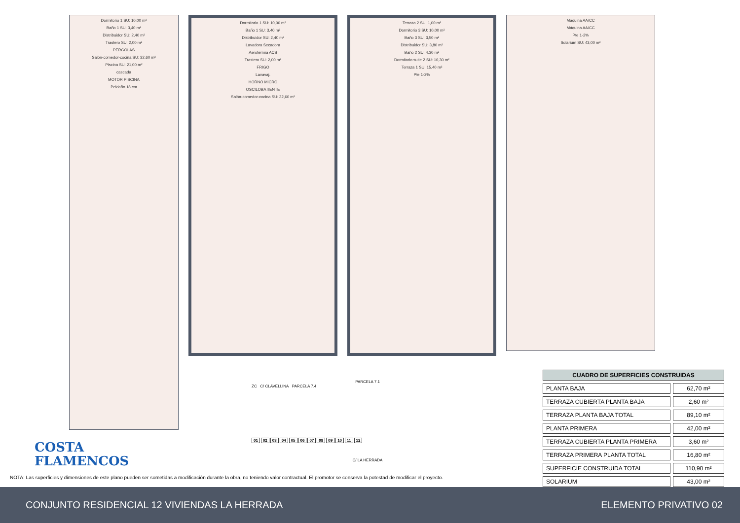Dormitorio 1 SU: 10,00 m²
Baño 1 SU: 3,40 m²
Distribuidor SU: 2,40 m²
Trastero SU: 2,00 m²
PERGOLAS
Salón-comedor-cocina SU: 32,60 m²
Piscina SU: 21,00 m²
cascada
MOTOR PISCINA
Peldaño 18 cm
Dormitorio 1 SU: 10,00 m²
Baño 1 SU: 3,40 m²
Distribuidor SU: 2,40 m²
Lavadora Secadora
Aerotermia ACS
Trastero SU: 2,00 m²
FRIGO
Lavavaj.
HORNO MICRO
OSCILOBATIENTE
Salón-comedor-cocina SU: 32,60 m²
Terraza 2 SU: 1,00 m²
Dormitorio 3 SU: 10,00 m²
Baño 3 SU: 3,50 m²
Distribuidor SU: 3,80 m²
Baño 2 SU: 4,30 m²
Dormitorio suite 2 SU: 10,30 m²
Terraza 1 SU: 15,40 m²
Pte 1-2%
Máquina AA/CC
Máquina AA/CC
Pte 1-2%
Solarium SU: 43,00 m²
PARCELA 7.1
ZC C/ CLAVELLINA PARCELA 7.4
01 02 03 04 05 06 07 08 09 10 11 12
C/ LA HERRADA
| CUADRO DE SUPERFICIES CONSTRUIDAS | |
| --- | --- |
| PLANTA BAJA | 62,70 m² |
| TERRAZA CUBIERTA PLANTA BAJA | 2,60 m² |
| TERRAZA PLANTA BAJA TOTAL | 89,10 m² |
| PLANTA PRIMERA | 42,00 m² |
| TERRAZA CUBIERTA PLANTA PRIMERA | 3,60 m² |
| TERRAZA PRIMERA PLANTA TOTAL | 16,80 m² |
| SUPERFICIE CONSTRUIDA TOTAL | 110,90 m² |
| SOLARIUM | 43,00 m² |
COSTA
FLAMENCOS
NOTA: Las superficies y dimensiones de este plano pueden ser sometidas a modificación durante la obra, no teniendo valor contractual. El promotor se conserva la potestad de modificar el proyecto.
CONJUNTO RESIDENCIAL 12 VIVIENDAS LA HERRADA ELEMENTO PRIVATIVO 02